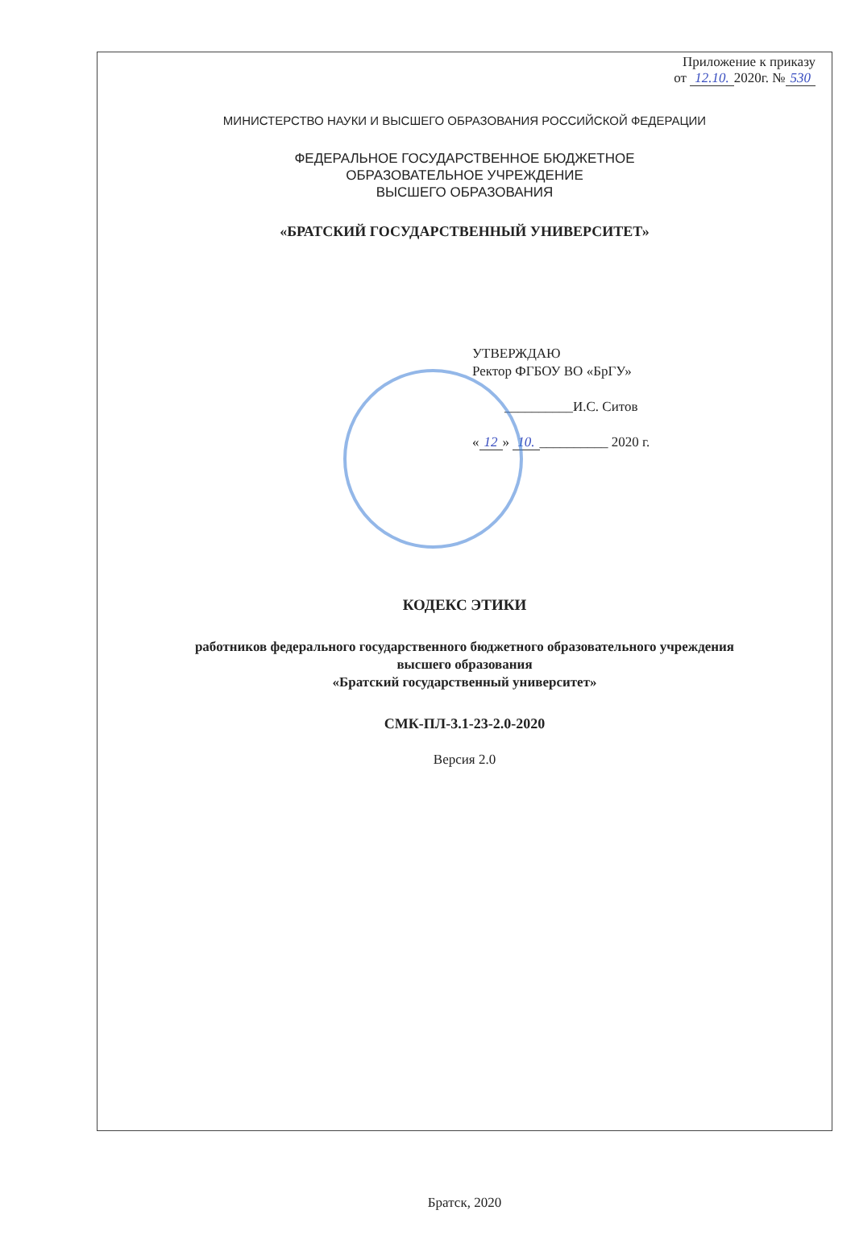Приложение к приказу
от 12.10. 2020г. № 530
МИНИСТЕРСТВО НАУКИ И ВЫСШЕГО ОБРАЗОВАНИЯ РОССИЙСКОЙ ФЕДЕРАЦИИ
ФЕДЕРАЛЬНОЕ ГОСУДАРСТВЕННОЕ БЮДЖЕТНОЕ
ОБРАЗОВАТЕЛЬНОЕ УЧРЕЖДЕНИЕ
ВЫСШЕГО ОБРАЗОВАНИЯ
«БРАТСКИЙ ГОСУДАРСТВЕННЫЙ УНИВЕРСИТЕТ»
УТВЕРЖДАЮ
Ректор ФГБОУ ВО «БрГУ»
__________И.С. Ситов
« 12 » 10. __________ 2020 г.
КОДЕКС ЭТИКИ
работников федерального государственного бюджетного образовательного учреждения
высшего образования
«Братский государственный университет»
СМК-ПЛ-3.1-23-2.0-2020
Версия 2.0
Братск, 2020